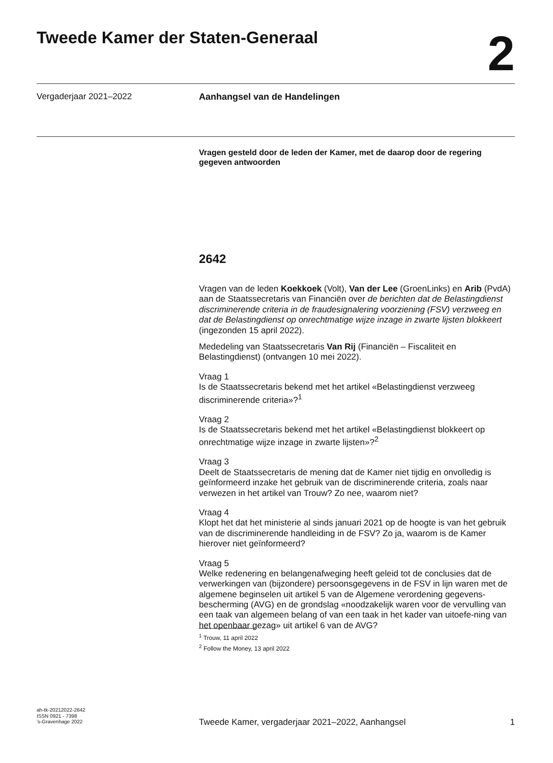Tweede Kamer der Staten-Generaal
2
Vergaderjaar 2021–2022 Aanhangsel van de Handelingen
Vragen gesteld door de leden der Kamer, met de daarop door de regering gegeven antwoorden
2642
Vragen van de leden Koekkoek (Volt), Van der Lee (GroenLinks) en Arib (PvdA) aan de Staatssecretaris van Financiën over de berichten dat de Belastingdienst discriminerende criteria in de fraudesignalering voorziening (FSV) verzweeg en dat de Belastingdienst op onrechtmatige wijze inzage in zwarte lijsten blokkeert (ingezonden 15 april 2022).
Mededeling van Staatssecretaris Van Rij (Financiën – Fiscaliteit en Belastingdienst) (ontvangen 10 mei 2022).
Vraag 1
Is de Staatssecretaris bekend met het artikel «Belastingdienst verzweeg discriminerende criteria»?<sup>1</sup>
Vraag 2
Is de Staatssecretaris bekend met het artikel «Belastingdienst blokkeert op onrechtmatige wijze inzage in zwarte lijsten»?<sup>2</sup>
Vraag 3
Deelt de Staatssecretaris de mening dat de Kamer niet tijdig en onvolledig is geïnformeerd inzake het gebruik van de discriminerende criteria, zoals naar verwezen in het artikel van Trouw? Zo nee, waarom niet?
Vraag 4
Klopt het dat het ministerie al sinds januari 2021 op de hoogte is van het gebruik van de discriminerende handleiding in de FSV? Zo ja, waarom is de Kamer hierover niet geïnformeerd?
Vraag 5
Welke redenering en belangenafweging heeft geleid tot de conclusies dat de verwerkingen van (bijzondere) persoonsgegevens in de FSV in lijn waren met de algemene beginselen uit artikel 5 van de Algemene verordening gegevens-bescherming (AVG) en de grondslag «noodzakelijk waren voor de vervulling van een taak van algemeen belang of van een taak in het kader van uitoefe-ning van het openbaar gezag» uit artikel 6 van de AVG?
<sup>1</sup> Trouw, 11 april 2022
<sup>2</sup> Follow the Money, 13 april 2022
ah-tk-20212022-2642
ISSN 0921 - 7398
’s-Gravenhage 2022
Tweede Kamer, vergaderjaar 2021–2022, Aanhangsel 1